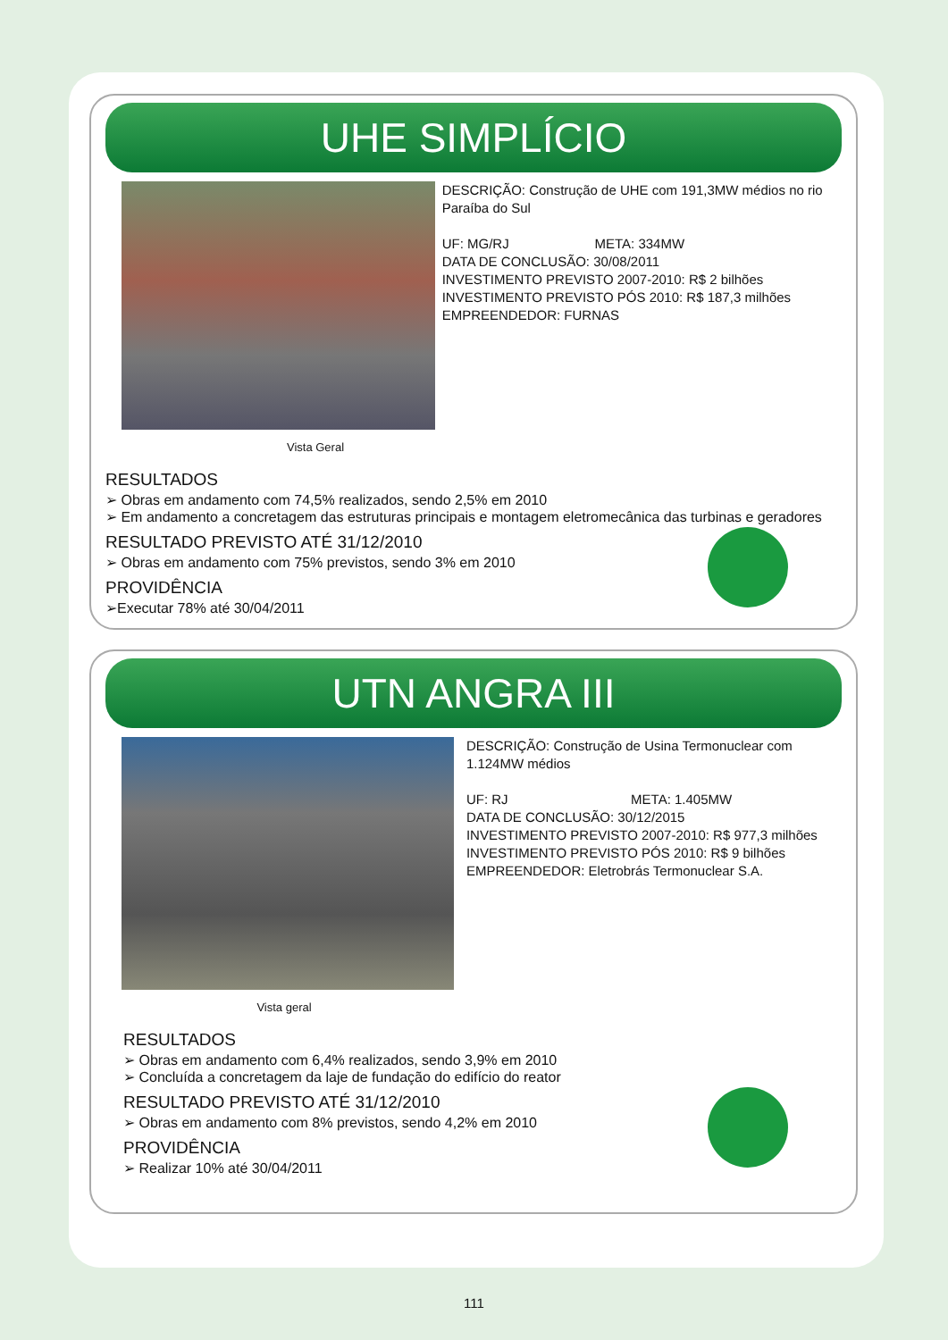UHE SIMPLÍCIO
DESCRIÇÃO: Construção de UHE com 191,3MW médios no rio Paraíba do Sul
UF: MG/RJ META: 334MW
DATA DE CONCLUSÃO: 30/08/2011
INVESTIMENTO PREVISTO 2007-2010: R$ 2 bilhões
INVESTIMENTO PREVISTO PÓS 2010: R$ 187,3 milhões
EMPREENDEDOR: FURNAS
Vista Geral
RESULTADOS
➢ Obras em andamento com 74,5% realizados, sendo 2,5% em 2010
➢ Em andamento a concretagem das estruturas principais e montagem eletromecânica das turbinas e geradores
RESULTADO PREVISTO ATÉ 31/12/2010
➢ Obras em andamento com 75% previstos, sendo 3% em 2010
PROVIDÊNCIA
➢Executar 78% até 30/04/2011
UTN ANGRA III
DESCRIÇÃO: Construção de Usina Termonuclear com 1.124MW médios
UF: RJ META: 1.405MW
DATA DE CONCLUSÃO: 30/12/2015
INVESTIMENTO PREVISTO 2007-2010: R$ 977,3 milhões
INVESTIMENTO PREVISTO PÓS 2010: R$ 9 bilhões
EMPREENDEDOR: Eletrobrás Termonuclear S.A.
Vista geral
RESULTADOS
➢ Obras em andamento com 6,4% realizados, sendo 3,9% em 2010
➢ Concluída a concretagem da laje de fundação do edifício do reator
RESULTADO PREVISTO ATÉ 31/12/2010
➢ Obras em andamento com 8% previstos, sendo 4,2% em 2010
PROVIDÊNCIA
➢ Realizar 10% até 30/04/2011
111